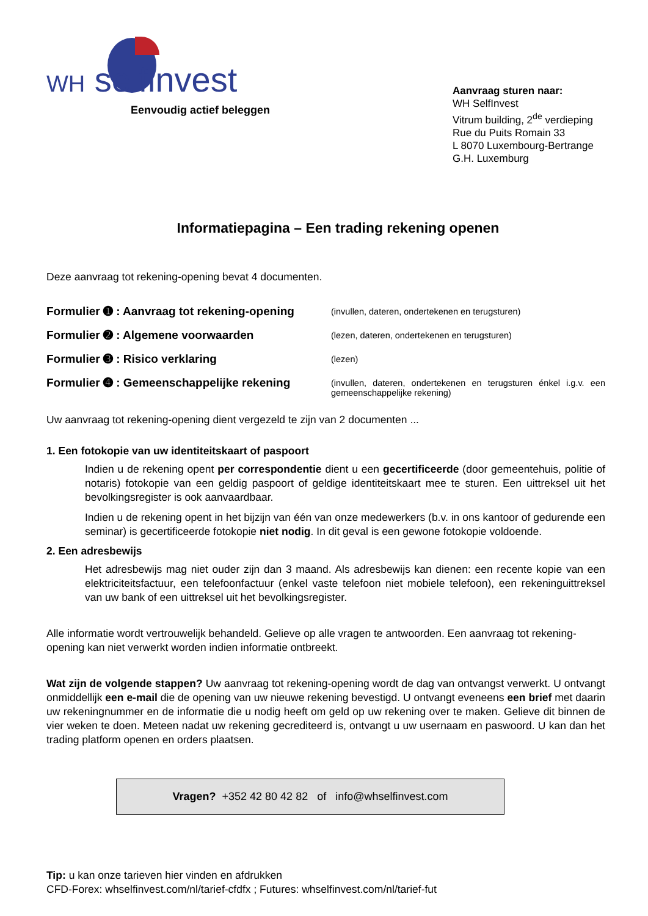WH selfinvest
Eenvoudig actief beleggen
Aanvraag sturen naar:
WH SelfInvest
Vitrum building, 2<sup>de</sup> verdieping
Rue du Puits Romain 33
L 8070 Luxembourg-Bertrange
G.H. Luxemburg
Informatiepagina – Een trading rekening openen
Deze aanvraag tot rekening-opening bevat 4 documenten.
Formulier ➊ : Aanvraag tot rekening-opening
(invullen, dateren, ondertekenen en terugsturen)
Formulier ➋ : Algemene voorwaarden
(lezen, dateren, ondertekenen en terugsturen)
Formulier ➌ : Risico verklaring
(lezen)
Formulier ➍ : Gemeenschappelijke rekening
(invullen, dateren, ondertekenen en terugsturen énkel i.g.v. een gemeenschappelijke rekening)
Uw aanvraag tot rekening-opening dient vergezeld te zijn van 2 documenten ...
1. Een fotokopie van uw identiteitskaart of paspoort
Indien u de rekening opent per correspondentie dient u een gecertificeerde (door gemeentehuis, politie of notaris) fotokopie van een geldig paspoort of geldige identiteitskaart mee te sturen. Een uittreksel uit het bevolkingsregister is ook aanvaardbaar.
Indien u de rekening opent in het bijzijn van één van onze medewerkers (b.v. in ons kantoor of gedurende een seminar) is gecertificeerde fotokopie niet nodig. In dit geval is een gewone fotokopie voldoende.
2. Een adresbewijs
Het adresbewijs mag niet ouder zijn dan 3 maand. Als adresbewijs kan dienen: een recente kopie van een elektriciteitsfactuur, een telefoonfactuur (enkel vaste telefoon niet mobiele telefoon), een rekeninguittreksel van uw bank of een uittreksel uit het bevolkingsregister.
Alle informatie wordt vertrouwelijk behandeld. Gelieve op alle vragen te antwoorden. Een aanvraag tot rekening-opening kan niet verwerkt worden indien informatie ontbreekt.
Wat zijn de volgende stappen? Uw aanvraag tot rekening-opening wordt de dag van ontvangst verwerkt. U ontvangt onmiddellijk een e-mail die de opening van uw nieuwe rekening bevestigd. U ontvangt eveneens een brief met daarin uw rekeningnummer en de informatie die u nodig heeft om geld op uw rekening over te maken. Gelieve dit binnen de vier weken te doen. Meteen nadat uw rekening gecrediteerd is, ontvangt u uw usernaam en paswoord. U kan dan het trading platform openen en orders plaatsen.
Vragen? +352 42 80 42 82 of info@whselfinvest.com
Tip: u kan onze tarieven hier vinden en afdrukken
CFD-Forex: whselfinvest.com/nl/tarief-cfdfx ; Futures: whselfinvest.com/nl/tarief-fut